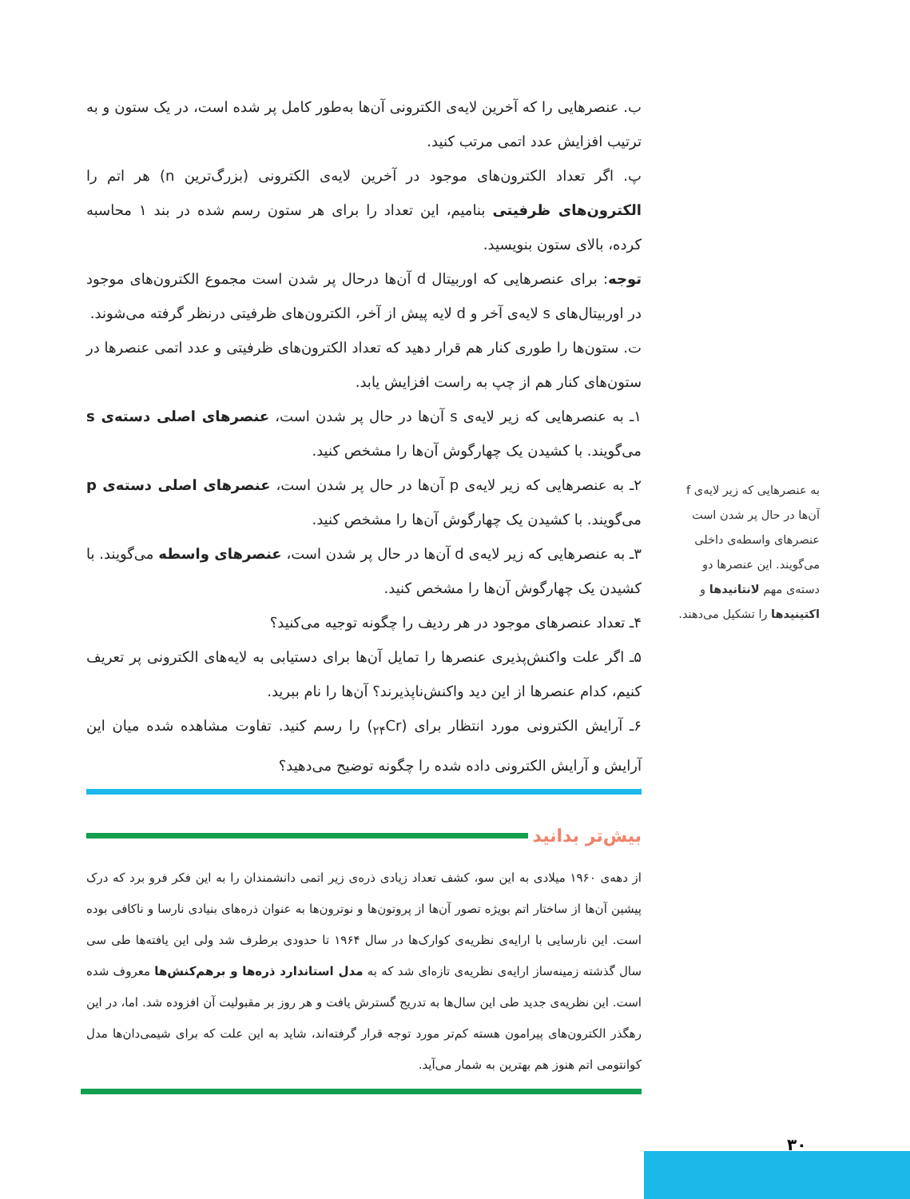ب. عنصرهایی را که آخرین لایه‌ی الکترونی آن‌ها به‌طور کامل پر شده است، در یک ستون و به ترتیب افزایش عدد اتمی مرتب کنید.
پ. اگر تعداد الکترون‌های موجود در آخرین لایه‌ی الکترونی (بزرگ‌ترین n) هر اتم را الکترون‌های ظرفیتی بنامیم، این تعداد را برای هر ستون رسم شده در بند ۱ محاسبه کرده، بالای ستون بنویسید.
توجه: برای عنصرهایی که اوربیتال d آن‌ها درحال پر شدن است مجموع الکترون‌های موجود در اوربیتال‌های s لایه‌ی آخر و d لایه پیش از آخر، الکترون‌های ظرفیتی درنظر گرفته می‌شوند.
ت. ستون‌ها را طوری کنار هم قرار دهید که تعداد الکترون‌های ظرفیتی و عدد اتمی عنصرها در ستون‌های کنار هم از چپ به راست افزایش یابد.
۱ـ به عنصرهایی که زیر لایه‌ی s آن‌ها در حال پر شدن است، عنصرهای اصلی دسته‌ی s می‌گویند. با کشیدن یک چهارگوش آن‌ها را مشخص کنید.
۲ـ به عنصرهایی که زیر لایه‌ی p آن‌ها در حال پر شدن است، عنصرهای اصلی دسته‌ی p می‌گویند. با کشیدن یک چهارگوش آن‌ها را مشخص کنید.
۳ـ به عنصرهایی که زیر لایه‌ی d آن‌ها در حال پر شدن است، عنصرهای واسطه می‌گویند. با کشیدن یک چهارگوش آن‌ها را مشخص کنید.
۴ـ تعداد عنصرهای موجود در هر ردیف را چگونه توجیه می‌کنید؟
۵ـ اگر علت واکنش‌پذیری عنصرها را تمایل آن‌ها برای دستیابی به لایه‌های الکترونی پر تعریف کنیم، کدام عنصرها از این دید واکنش‌ناپذیرند؟ آن‌ها را نام ببرید.
۶ـ آرایش الکترونی مورد انتظار برای (<sub>۲۴</sub>Cr) را رسم کنید. تفاوت مشاهده شده میان این آرایش و آرایش الکترونی داده شده را چگونه توضیح می‌دهید؟
بیش‌تر بدانید
از دهه‌ی ۱۹۶۰ میلادی به این سو، کشف تعداد زیادی ذره‌ی زیر اتمی دانشمندان را به این فکر فرو برد که درک پیشین آن‌ها از ساختار اتم بویژه تصور آن‌ها از پروتون‌ها و نوترون‌ها به عنوان ذره‌های بنیادی نارسا و ناکافی بوده است. این نارسایی با ارایه‌ی نظریه‌ی کوارک‌ها در سال ۱۹۶۴ تا حدودی برطرف شد ولی این یافته‌ها طی سی سال گذشته زمینه‌ساز ارایه‌ی نظریه‌ی تازه‌ای شد که به مدل استاندارد ذره‌ها و برهم‌کنش‌ها معروف شده است. این نظریه‌ی جدید طی این سال‌ها به تدریج گسترش یافت و هر روز بر مقبولیت آن افزوده شد. اما، در این رهگذر الکترون‌های پیرامون هسته کم‌تر مورد توجه قرار گرفته‌اند، شاید به این علت که برای شیمی‌دان‌ها مدل کوانتومی اتم هنوز هم بهترین به شمار می‌آید.
به عنصرهایی که زیر لایه‌ی f آن‌ها در حال پر شدن است عنصرهای واسطه‌ی داخلی می‌گویند. این عنصرها دو دسته‌ی مهم لانتانیدها و اکتینیدها را تشکیل می‌دهند.
۳۰